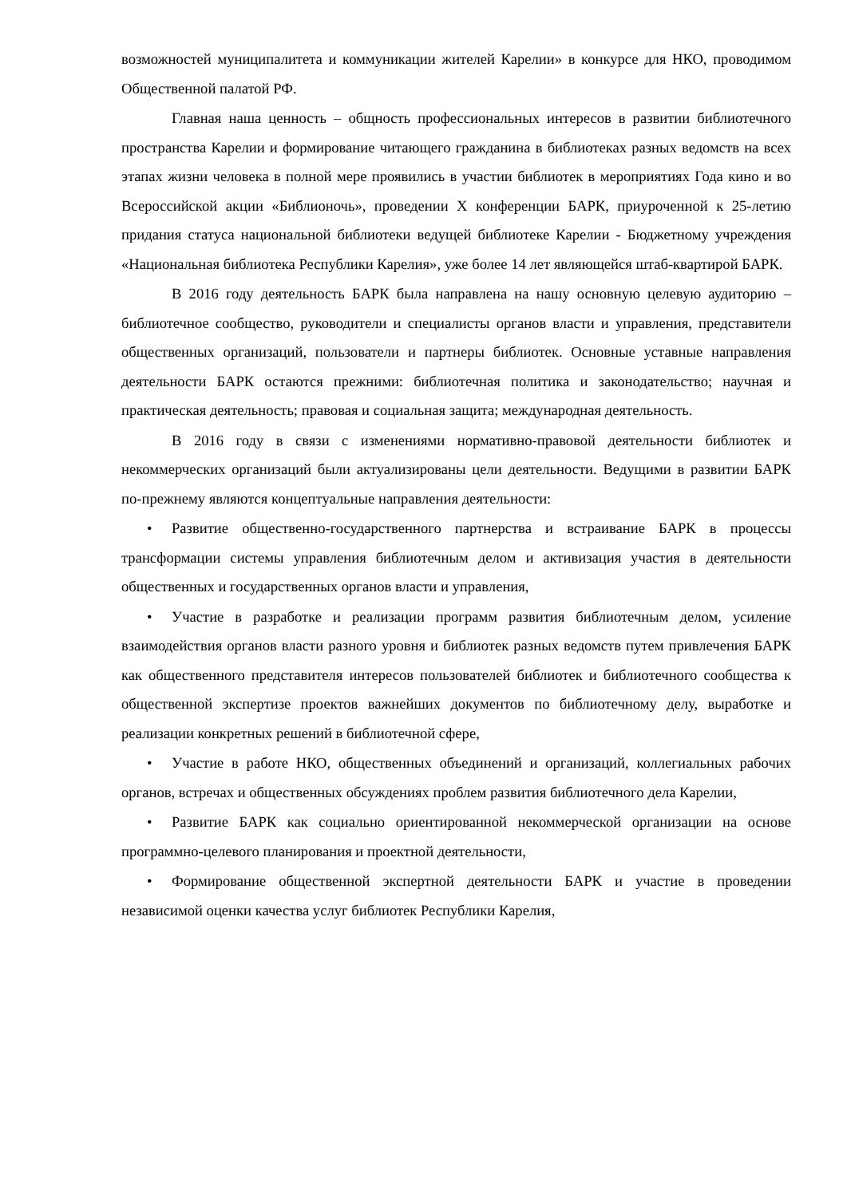возможностей муниципалитета и коммуникации жителей Карелии» в конкурсе для НКО, проводимом Общественной палатой РФ.
Главная наша ценность – общность профессиональных интересов в развитии библиотечного пространства Карелии и формирование читающего гражданина в библиотеках разных ведомств на всех этапах жизни человека в полной мере проявились в участии библиотек в мероприятиях Года кино и во Всероссийской акции «Библионочь», проведении X конференции БАРК, приуроченной к 25-летию придания статуса национальной библиотеки ведущей библиотеке Карелии - Бюджетному учреждения «Национальная библиотека Республики Карелия», уже более 14 лет являющейся штаб-квартирой БАРК.
В 2016 году деятельность БАРК была направлена на нашу основную целевую аудиторию – библиотечное сообщество, руководители и специалисты органов власти и управления, представители общественных организаций, пользователи и партнеры библиотек. Основные уставные направления деятельности БАРК остаются прежними: библиотечная политика и законодательство; научная и практическая деятельность; правовая и социальная защита; международная деятельность.
В 2016 году в связи с изменениями нормативно-правовой деятельности библиотек и некоммерческих организаций были актуализированы цели деятельности. Ведущими в развитии БАРК по-прежнему являются концептуальные направления деятельности:
• Развитие общественно-государственного партнерства и встраивание БАРК в процессы трансформации системы управления библиотечным делом и активизация участия в деятельности общественных и государственных органов власти и управления,
• Участие в разработке и реализации программ развития библиотечным делом, усиление взаимодействия органов власти разного уровня и библиотек разных ведомств путем привлечения БАРК как общественного представителя интересов пользователей библиотек и библиотечного сообщества к общественной экспертизе проектов важнейших документов по библиотечному делу, выработке и реализации конкретных решений в библиотечной сфере,
• Участие в работе НКО, общественных объединений и организаций, коллегиальных рабочих органов, встречах и общественных обсуждениях проблем развития библиотечного дела Карелии,
• Развитие БАРК как социально ориентированной некоммерческой организации на основе программно-целевого планирования и проектной деятельности,
• Формирование общественной экспертной деятельности БАРК и участие в проведении независимой оценки качества услуг библиотек Республики Карелия,